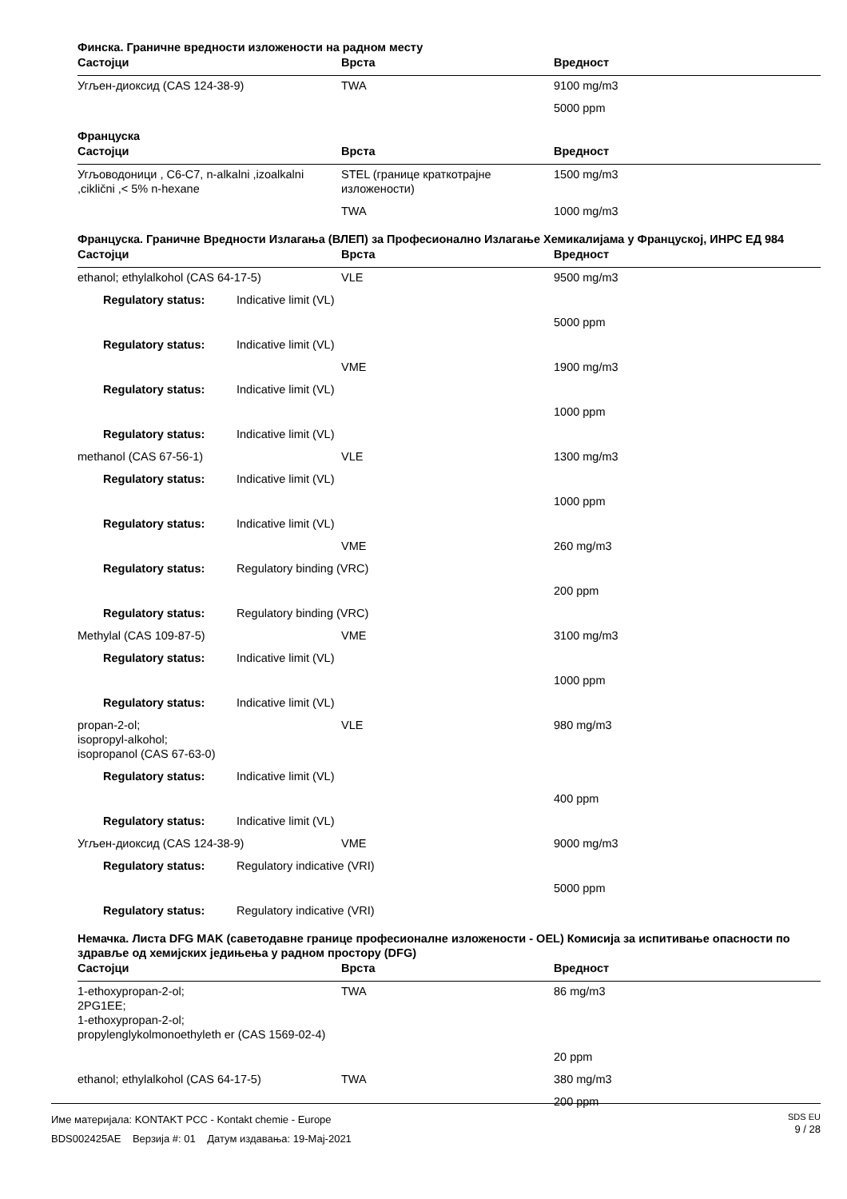Финска. Граничне вредности изложености на радном месту
| Састојци | Врста | Вредност |
| --- | --- | --- |
| Угљен-диоксид (CAS 124-38-9) | TWA | 9100 mg/m3 |
| | | 5000 ppm |
Француска
| Састојци | Врста | Вредност |
| --- | --- | --- |
| Угљоводоници , C6-C7, n-alkalni ,izoalkalni ,ciklični ,< 5% n-hexane | STEL (границе краткотрајне изложености) | 1500 mg/m3 |
| | TWA | 1000 mg/m3 |
Француска. Граничне Вредности Излагања (ВЛЕП) за Професионално Излагање Хемикалијама у Француској, ИНРС ЕД 984
| Састојци | Врста | Вредност |
| --- | --- | --- |
| ethanol; ethylalkohol (CAS 64-17-5) | VLE | 9500 mg/m3 |
| Regulatory status: Indicative limit (VL) | | |
| | | 5000 ppm |
| Regulatory status: Indicative limit (VL) | | |
| | VME | 1900 mg/m3 |
| Regulatory status: Indicative limit (VL) | | |
| | | 1000 ppm |
| Regulatory status: Indicative limit (VL) | | |
| methanol (CAS 67-56-1) | VLE | 1300 mg/m3 |
| Regulatory status: Indicative limit (VL) | | |
| | | 1000 ppm |
| Regulatory status: Indicative limit (VL) | | |
| | VME | 260 mg/m3 |
| Regulatory status: Regulatory binding (VRC) | | |
| | | 200 ppm |
| Regulatory status: Regulatory binding (VRC) | | |
| Methylal (CAS 109-87-5) | VME | 3100 mg/m3 |
| Regulatory status: Indicative limit (VL) | | |
| | | 1000 ppm |
| Regulatory status: Indicative limit (VL) | | |
| propan-2-ol; isopropyl-alkohol; isopropanol (CAS 67-63-0) | VLE | 980 mg/m3 |
| Regulatory status: Indicative limit (VL) | | |
| | | 400 ppm |
| Regulatory status: Indicative limit (VL) | | |
| Угљен-диоксид (CAS 124-38-9) | VME | 9000 mg/m3 |
| Regulatory status: Regulatory indicative (VRI) | | |
| | | 5000 ppm |
| Regulatory status: Regulatory indicative (VRI) | | |
Немачка. Листа DFG MAK (саветодавне границе професионалне изложености - OEL) Комисија за испитивање опасности по здравље од хемијских једињења у радном простору (DFG)
| Састојци | Врста | Вредност |
| --- | --- | --- |
| 1-ethoxypropan-2-ol; 2PG1EE; 1-ethoxypropan-2-ol; propylenglykolmonoethyleth er (CAS 1569-02-4) | TWA | 86 mg/m3 |
| | | 20 ppm |
| ethanol; ethylalkohol (CAS 64-17-5) | TWA | 380 mg/m3 |
| | | 200 ppm |
Име материјала: KONTAKT PCC - Kontakt chemie - Europe
BDS002425AE Верзија #: 01 Датум издавања: 19-Мај-2021
SDS EU
9 / 28